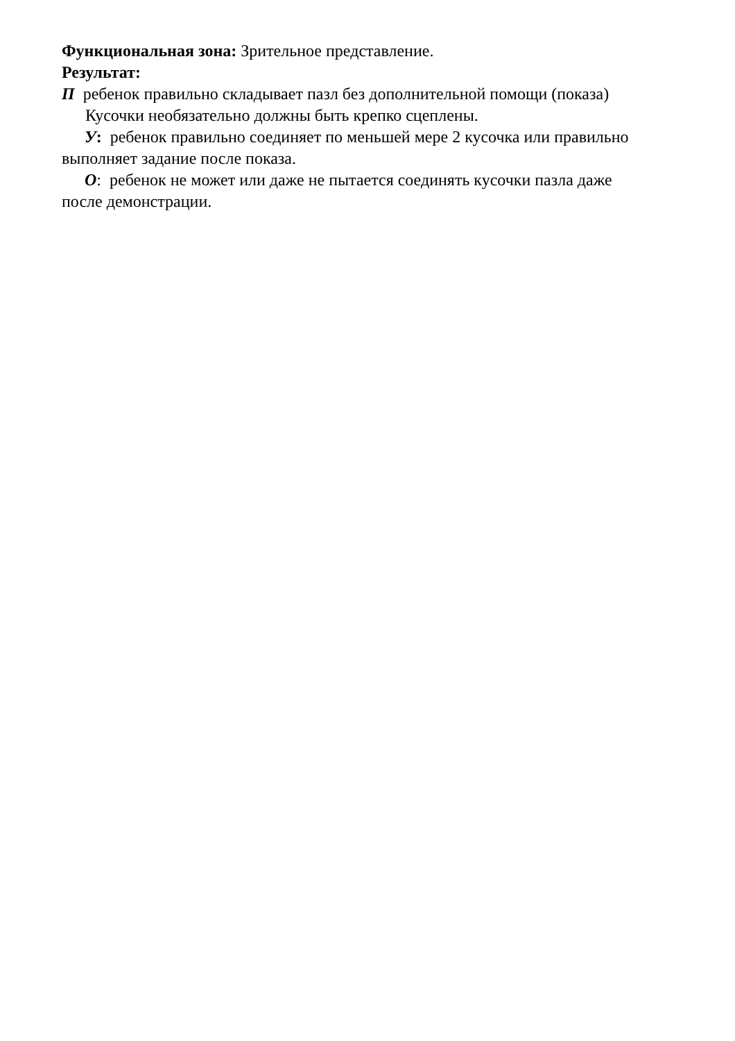Функциональная зона: Зрительное представление.
Результат:
П ребенок правильно складывает пазл без дополнительной помощи (показа) Кусочки необязательно должны быть крепко сцеплены.
У: ребенок правильно соединяет по меньшей мере 2 кусочка или правильно
выполняет задание после показа.
О: ребенок не может или даже не пытается соединять кусочки пазла даже
после демонстрации.